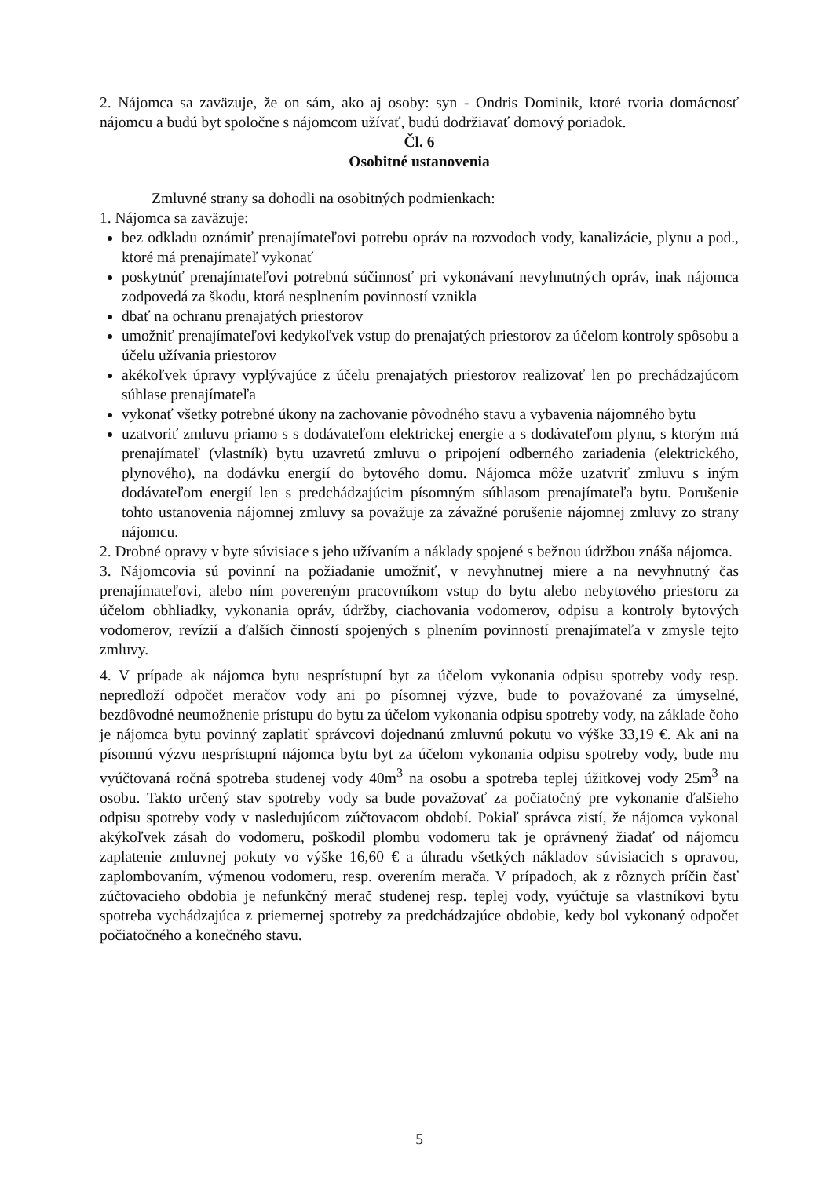2. Nájomca sa zaväzuje, že on sám, ako aj osoby: syn - Ondris Dominik, ktoré tvoria domácnosť nájomcu a budú byt spoločne s nájomcom užívať, budú dodržiavať domový poriadok.
Čl. 6
Osobitné ustanovenia
Zmluvné strany sa dohodli na osobitných podmienkach:
1. Nájomca sa zaväzuje:
bez odkladu oznámiť prenajímateľovi potrebu opráv na rozvodoch vody, kanalizácie, plynu a pod., ktoré má prenajímateľ vykonať
poskytnúť prenajímateľovi potrebnú súčinnosť pri vykonávaní nevyhnutných opráv, inak nájomca zodpovedá za škodu, ktorá nesplnením povinností vznikla
dbať na ochranu prenajatých priestorov
umožniť prenajímateľovi kedykoľvek vstup do prenajatých priestorov za účelom kontroly spôsobu a účelu užívania priestorov
akékoľvek úpravy vyplývajúce z účelu prenajatých priestorov realizovať len po prechádzajúcom súhlase prenajímateľa
vykonať všetky potrebné úkony na zachovanie pôvodného stavu a vybavenia nájomného bytu
uzatvoriť zmluvu priamo s s dodávateľom elektrickej energie a s dodávateľom plynu, s ktorým má prenajímateľ (vlastník) bytu uzavretú zmluvu o pripojení odberného zariadenia (elektrického, plynového), na dodávku energií do bytového domu. Nájomca môže uzatvriť zmluvu s iným dodávateľom energií len s predchádzajúcim písomným súhlasom prenajímateľa bytu. Porušenie tohto ustanovenia nájomnej zmluvy sa považuje za závažné porušenie nájomnej zmluvy zo strany nájomcu.
2. Drobné opravy v byte súvisiace s jeho užívaním a náklady spojené s bežnou údržbou znáša nájomca.
3. Nájomcovia sú povinní na požiadanie umožniť, v nevyhnutnej miere a na nevyhnutný čas prenajímateľovi, alebo ním povereným pracovníkom vstup do bytu alebo nebytového priestoru za účelom obhliadky, vykonania opráv, údržby, ciachovania vodomerov, odpisu a kontroly bytových vodomerov, revízií a ďalších činností spojených s plnením povinností prenajímateľa v zmysle tejto zmluvy.
4. V prípade ak nájomca bytu nesprístupní byt za účelom vykonania odpisu spotreby vody resp. nepredloží odpočet meračov vody ani po písomnej výzve, bude to považované za úmyselné, bezdôvodné neumožnenie prístupu do bytu za účelom vykonania odpisu spotreby vody, na základe čoho je nájomca bytu povinný zaplatiť správcovi dojednanú zmluvnú pokutu vo výške 33,19 €. Ak ani na písomnú výzvu nesprístupní nájomca bytu byt za účelom vykonania odpisu spotreby vody, bude mu vyúčtovaná ročná spotreba studenej vody 40m<sup>3</sup> na osobu a spotreba teplej úžitkovej vody 25m<sup>3</sup> na osobu. Takto určený stav spotreby vody sa bude považovať za počiatočný pre vykonanie ďalšieho odpisu spotreby vody v nasledujúcom zúčtovacom období. Pokiaľ správca zistí, že nájomca vykonal akýkoľvek zásah do vodomeru, poškodil plombu vodomeru tak je oprávnený žiadať od nájomcu zaplatenie zmluvnej pokuty vo výške 16,60 € a úhradu všetkých nákladov súvisiacich s opravou, zaplombovaním, výmenou vodomeru, resp. overením merača. V prípadoch, ak z rôznych príčin časť zúčtovacieho obdobia je nefunkčný merač studenej resp. teplej vody, vyúčtuje sa vlastníkovi bytu spotreba vychádzajúca z priemernej spotreby za predchádzajúce obdobie, kedy bol vykonaný odpočet počiatočného a konečného stavu.
5